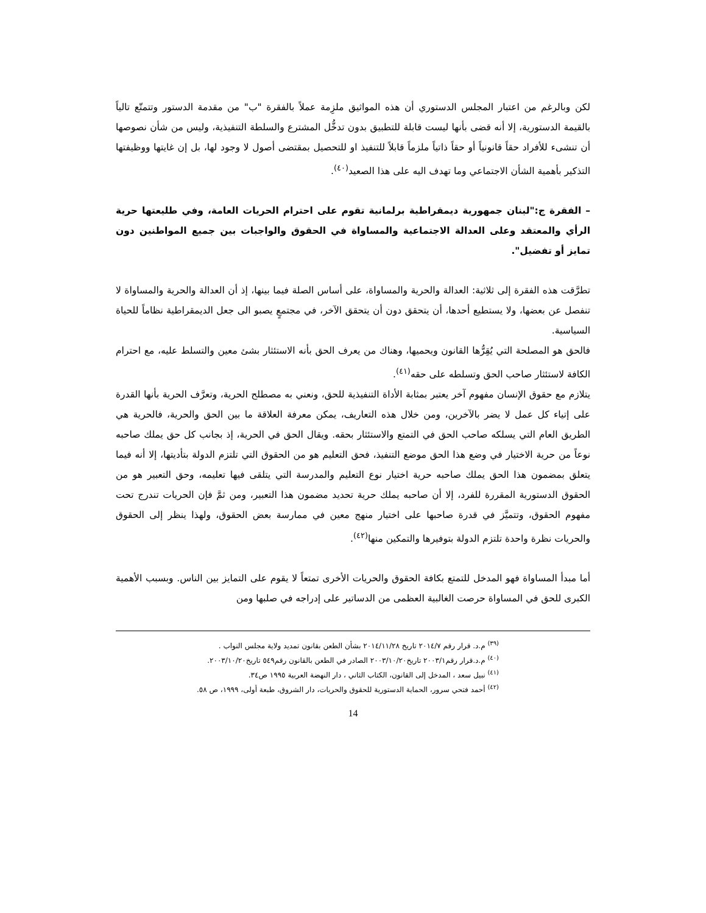لكن وبالرغم من اعتبار المجلس الدستوري أن هذه المواثيق ملزِمة عملاً بالفقرة "ب" من مقدمة الدستور وتتمتّع تالياً بالقيمة الدستورية، إلا أنه قضى بأنها ليست قابلة للتطبيق بدون تدخُّل المشترع والسلطة التنفيذية، وليس من شأن نصوصها أن تنشىء للأفراد حقاً قانونياً أو حقاً ذاتياً ملزماً قابلاً للتنفيذ او للتحصيل بمقتضى أصول لا وجود لها، بل إن غايتها ووظيفتها التذكير بأهمية الشأن الاجتماعي وما تهدف اليه على هذا الصعيد<sup>(٤٠)</sup>.
– الفقرة ج:"لبنان جمهورية ديمقراطية برلمانية تقوم على احترام الحريات العامة، وفي طليعتها حرية الرأي والمعتقد وعلى العدالة الاجتماعية والمساواة في الحقوق والواجبات بين جميع المواطنين دون تمايز أو تفضيل".
تطرَّقت هذه الفقرة إلى ثلاثية: العدالة والحرية والمساواة، على أساس الصلة فيما بينها، إذ أن العدالة والحرية والمساواة لا تنفصل عن بعضها، ولا يستطيع أحدها، أن يتحقق دون أن يتحقق الآخر، في مجتمعٍ يصبو الى جعل الديمقراطية نظاماً للحياة السياسية.
فالحق هو المصلحة التي يُقِرُّها القانون ويحميها، وهناك من يعرف الحق بأنه الاستئثار بشئ معين والتسلط عليه، مع احترام الكافة لاستئثار صاحب الحق وتسلطه على حقه<sup>(٤١)</sup>.
يتلازم مع حقوق الإنسان مفهوم آخر يعتبر بمثابة الأداة التنفيذية للحق، ونعني به مصطلح الحرية، وتعرَّف الحرية بأنها القدرة على إتياء كل عمل لا يضر بالآخرين، ومن خلال هذه التعاريف، يمكن معرفة العلاقة ما بين الحق والحرية، فالحرية هي الطريق العام التي يسلكه صاحب الحق في التمتع والاستئثار بحقه. ويقال الحق في الحرية، إذ بجانب كل حق يملك صاحبه نوعاً من حرية الاختيار في وضع هذا الحق موضع التنفيذ، فحق التعليم هو من الحقوق التي تلتزم الدولة بتأديتها، إلا أنه فيما يتعلق بمضمون هذا الحق يملك صاحبه حرية اختيار نوع التعليم والمدرسة التي يتلقى فيها تعليمه، وحق التعبير هو من الحقوق الدستورية المقررة للفرد، إلا أن صاحبه يملك حرية تحديد مضمون هذا التعبير، ومن ثمَّ فإن الحريات تندرج تحت مفهوم الحقوق، وتتميَّز في قدرة صاحبها على اختيار منهج معين في ممارسة بعض الحقوق، ولهذا ينظر إلى الحقوق والحريات نظرة واحدة تلتزم الدولة بتوفيرها والتمكين منها<sup>(٤٢)</sup>.
أما مبدأ المساواة فهو المدخل للتمتع بكافة الحقوق والحريات الأخرى تمتعاً لا يقوم على التمايز بين الناس. وبسبب الأهمية الكبرى للحق في المساواة حرصت الغالبية العظمى من الدساتير على إدراجه في صلبها ومن
<sup>(٣٩)</sup> م.د. قرار رقم ٢٠١٤/٧ تاريخ ٢٠١٤/١١/٢٨ بشأن الطعن بقانون تمديد ولاية مجلس النواب .
<sup>(٤٠)</sup> م.د.قرار رقم٢٠٠٣/١ تاريخ٢٠٠٣/١٠/٢٠ الصادر في الطعن بالقانون رقم٥٤٩ تاريخ٢٠٠٣/١٠/٢٠.
<sup>(٤١)</sup> نبيل سعد ، المدخل إلى القانون، الكتاب الثاني ، دار النهضة العربية ١٩٩٥ ص٣٤.
<sup>(٤٢)</sup> أحمد فتحي سرور، الحماية الدستورية للحقوق والحريات، دار الشروق، طبعة أولى، ١٩٩٩، ص ٥٨.
14